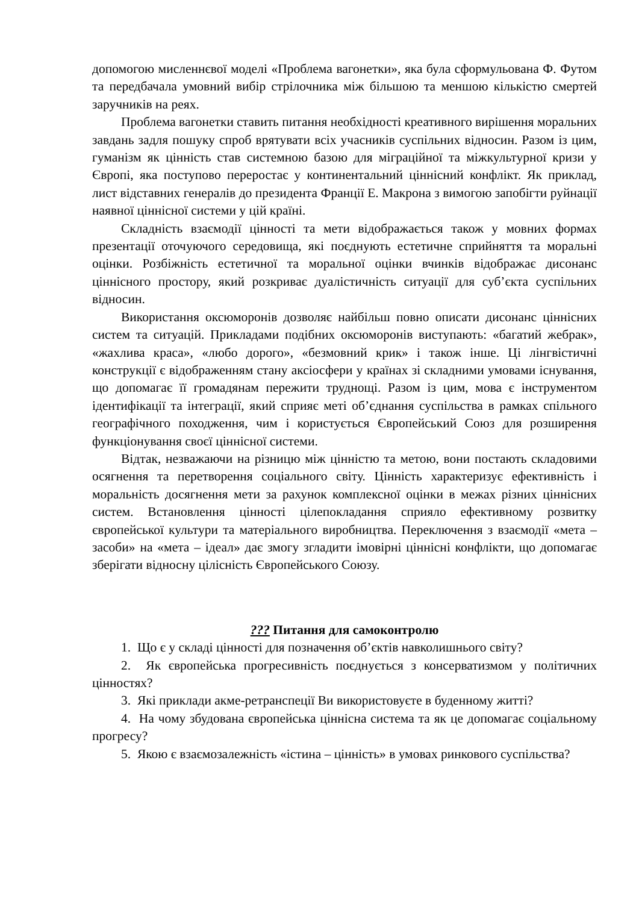допомогою мисленнєвої моделі «Проблема вагонетки», яка була сформульована Ф. Футом та передбачала умовний вибір стрілочника між більшою та меншою кількістю смертей заручників на реях.
Проблема вагонетки ставить питання необхідності креативного вирішення моральних завдань задля пошуку спроб врятувати всіх учасників суспільних відносин. Разом із цим, гуманізм як цінність став системною базою для міграційної та міжкультурної кризи у Європі, яка поступово переростає у континентальний ціннісний конфлікт. Як приклад, лист відставних генералів до президента Франції Е. Макрона з вимогою запобігти руйнації наявної ціннісної системи у цій країні.
Складність взаємодії цінності та мети відображається також у мовних формах презентації оточуючого середовища, які поєднують естетичне сприйняття та моральні оцінки. Розбіжність естетичної та моральної оцінки вчинків відображає дисонанс ціннісного простору, який розкриває дуалістичність ситуації для суб’єкта суспільних відносин.
Використання оксюморонів дозволяє найбільш повно описати дисонанс ціннісних систем та ситуацій. Прикладами подібних оксюморонів виступають: «багатий жебрак», «жахлива краса», «любо дорого», «безмовний крик» і також інше. Ці лінгвістичні конструкції є відображенням стану аксіосфери у країнах зі складними умовами існування, що допомагає її громадянам пережити труднощі. Разом із цим, мова є інструментом ідентифікації та інтеграції, який сприяє меті об’єднання суспільства в рамках спільного географічного походження, чим і користується Європейський Союз для розширення функціонування своєї ціннісної системи.
Відтак, незважаючи на різницю між цінністю та метою, вони постають складовими осягнення та перетворення соціального світу. Цінність характеризує ефективність і моральність досягнення мети за рахунок комплексної оцінки в межах різних ціннісних систем. Встановлення цінності цілепокладання сприяло ефективному розвитку європейської культури та матеріального виробництва. Переключення з взаємодії «мета – засоби» на «мета – ідеал» дає змогу згладити імовірні ціннісні конфлікти, що допомагає зберігати відносну цілісність Європейського Союзу.
??? Питання для самоконтролю
1. Що є у складі цінності для позначення об’єктів навколишнього світу?
2. Як європейська прогресивність поєднується з консерватизмом у політичних цінностях?
3. Які приклади акме-ретранспеції Ви використовуєте в буденному житті?
4. На чому збудована європейська ціннісна система та як це допомагає соціальному прогресу?
5. Якою є взаємозалежність «істина – цінність» в умовах ринкового суспільства?